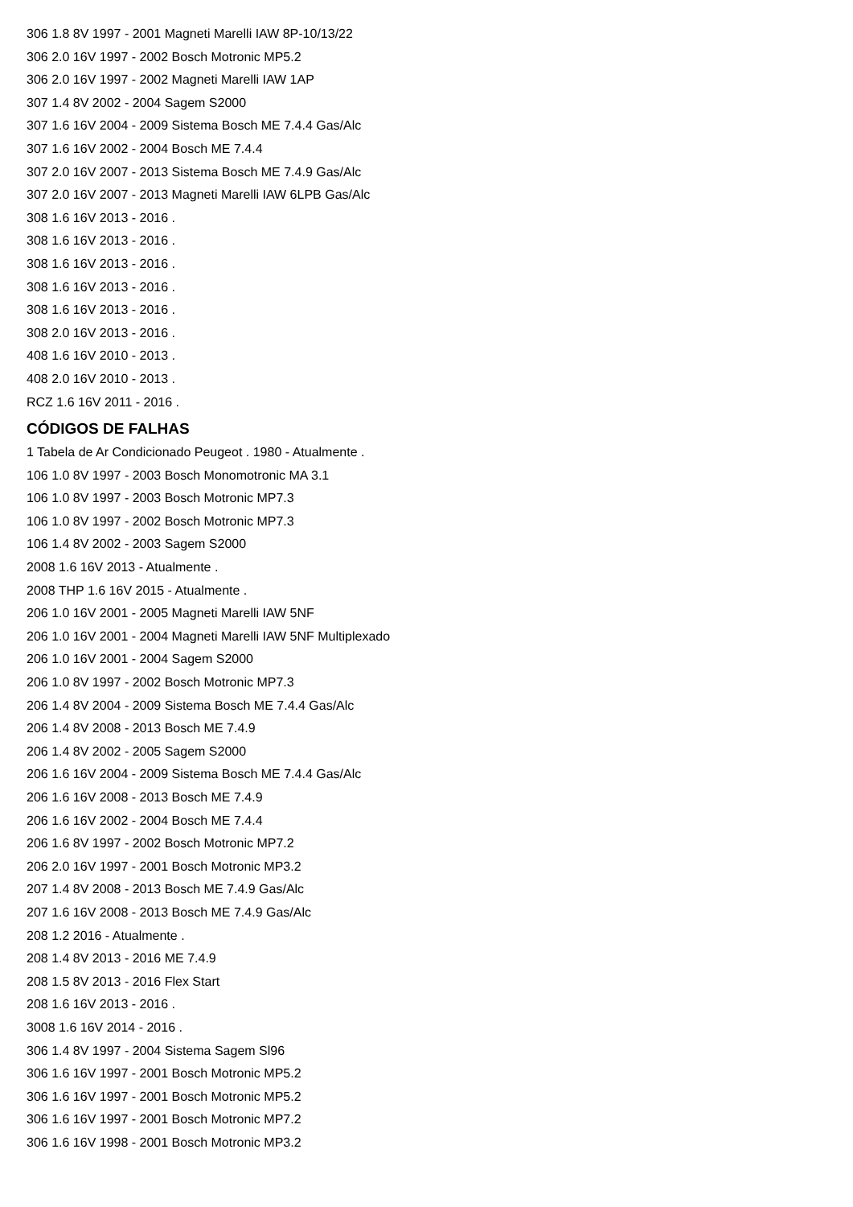306 1.8 8V 1997 - 2001 Magneti Marelli IAW 8P-10/13/22
306 2.0 16V 1997 - 2002 Bosch Motronic MP5.2
306 2.0 16V 1997 - 2002 Magneti Marelli IAW 1AP
307 1.4 8V 2002 - 2004 Sagem S2000
307 1.6 16V 2004 - 2009 Sistema Bosch ME 7.4.4 Gas/Alc
307 1.6 16V 2002 - 2004 Bosch ME 7.4.4
307 2.0 16V 2007 - 2013 Sistema Bosch ME 7.4.9 Gas/Alc
307 2.0 16V 2007 - 2013 Magneti Marelli IAW 6LPB Gas/Alc
308 1.6 16V 2013 - 2016 .
308 1.6 16V 2013 - 2016 .
308 1.6 16V 2013 - 2016 .
308 1.6 16V 2013 - 2016 .
308 1.6 16V 2013 - 2016 .
308 2.0 16V 2013 - 2016 .
408 1.6 16V 2010 - 2013 .
408 2.0 16V 2010 - 2013 .
RCZ 1.6 16V 2011 - 2016 .
CÓDIGOS DE FALHAS
1 Tabela de Ar Condicionado Peugeot . 1980 - Atualmente .
106 1.0 8V 1997 - 2003 Bosch Monomotronic MA 3.1
106 1.0 8V 1997 - 2003 Bosch Motronic MP7.3
106 1.0 8V 1997 - 2002 Bosch Motronic MP7.3
106 1.4 8V 2002 - 2003 Sagem S2000
2008 1.6 16V 2013 - Atualmente .
2008 THP 1.6 16V 2015 - Atualmente .
206 1.0 16V 2001 - 2005 Magneti Marelli IAW 5NF
206 1.0 16V 2001 - 2004 Magneti Marelli IAW 5NF Multiplexado
206 1.0 16V 2001 - 2004 Sagem S2000
206 1.0 8V 1997 - 2002 Bosch Motronic MP7.3
206 1.4 8V 2004 - 2009 Sistema Bosch ME 7.4.4 Gas/Alc
206 1.4 8V 2008 - 2013 Bosch ME 7.4.9
206 1.4 8V 2002 - 2005 Sagem S2000
206 1.6 16V 2004 - 2009 Sistema Bosch ME 7.4.4 Gas/Alc
206 1.6 16V 2008 - 2013 Bosch ME 7.4.9
206 1.6 16V 2002 - 2004 Bosch ME 7.4.4
206 1.6 8V 1997 - 2002 Bosch Motronic MP7.2
206 2.0 16V 1997 - 2001 Bosch Motronic MP3.2
207 1.4 8V 2008 - 2013 Bosch ME 7.4.9 Gas/Alc
207 1.6 16V 2008 - 2013 Bosch ME 7.4.9 Gas/Alc
208 1.2 2016 - Atualmente .
208 1.4 8V 2013 - 2016 ME 7.4.9
208 1.5 8V 2013 - 2016 Flex Start
208 1.6 16V 2013 - 2016 .
3008 1.6 16V 2014 - 2016 .
306 1.4 8V 1997 - 2004 Sistema Sagem Sl96
306 1.6 16V 1997 - 2001 Bosch Motronic MP5.2
306 1.6 16V 1997 - 2001 Bosch Motronic MP5.2
306 1.6 16V 1997 - 2001 Bosch Motronic MP7.2
306 1.6 16V 1998 - 2001 Bosch Motronic MP3.2